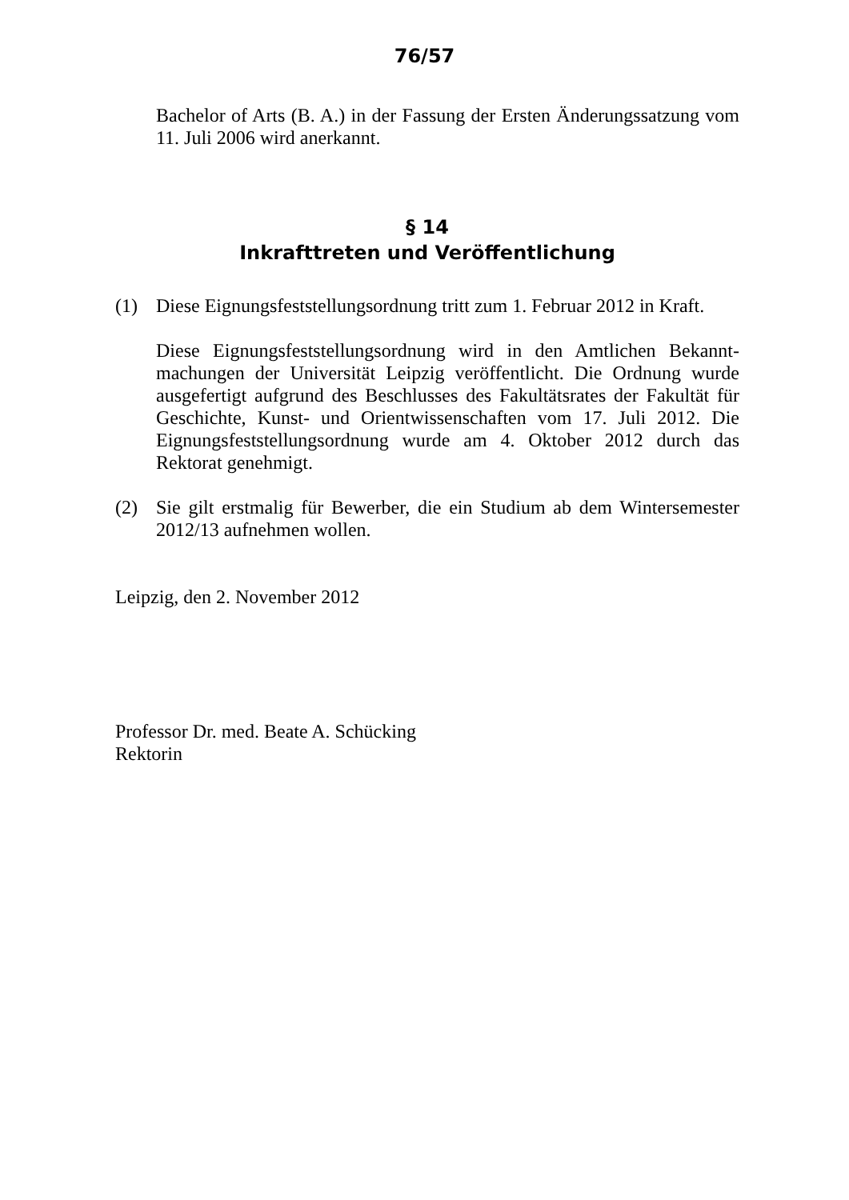76/57
Bachelor of Arts (B. A.) in der Fassung der Ersten Änderungssatzung vom 11. Juli 2006 wird anerkannt.
§ 14
Inkrafttreten und Veröffentlichung
(1) Diese Eignungsfeststellungsordnung tritt zum 1. Februar 2012 in Kraft.
Diese Eignungsfeststellungsordnung wird in den Amtlichen Bekannt-machungen der Universität Leipzig veröffentlicht. Die Ordnung wurde ausgefertigt aufgrund des Beschlusses des Fakultätsrates der Fakultät für Geschichte, Kunst- und Orientwissenschaften vom 17. Juli 2012. Die Eignungsfeststellungsordnung wurde am 4. Oktober 2012 durch das Rektorat genehmigt.
(2) Sie gilt erstmalig für Bewerber, die ein Studium ab dem Wintersemester 2012/13 aufnehmen wollen.
Leipzig, den 2. November 2012
Professor Dr. med. Beate A. Schücking
Rektorin